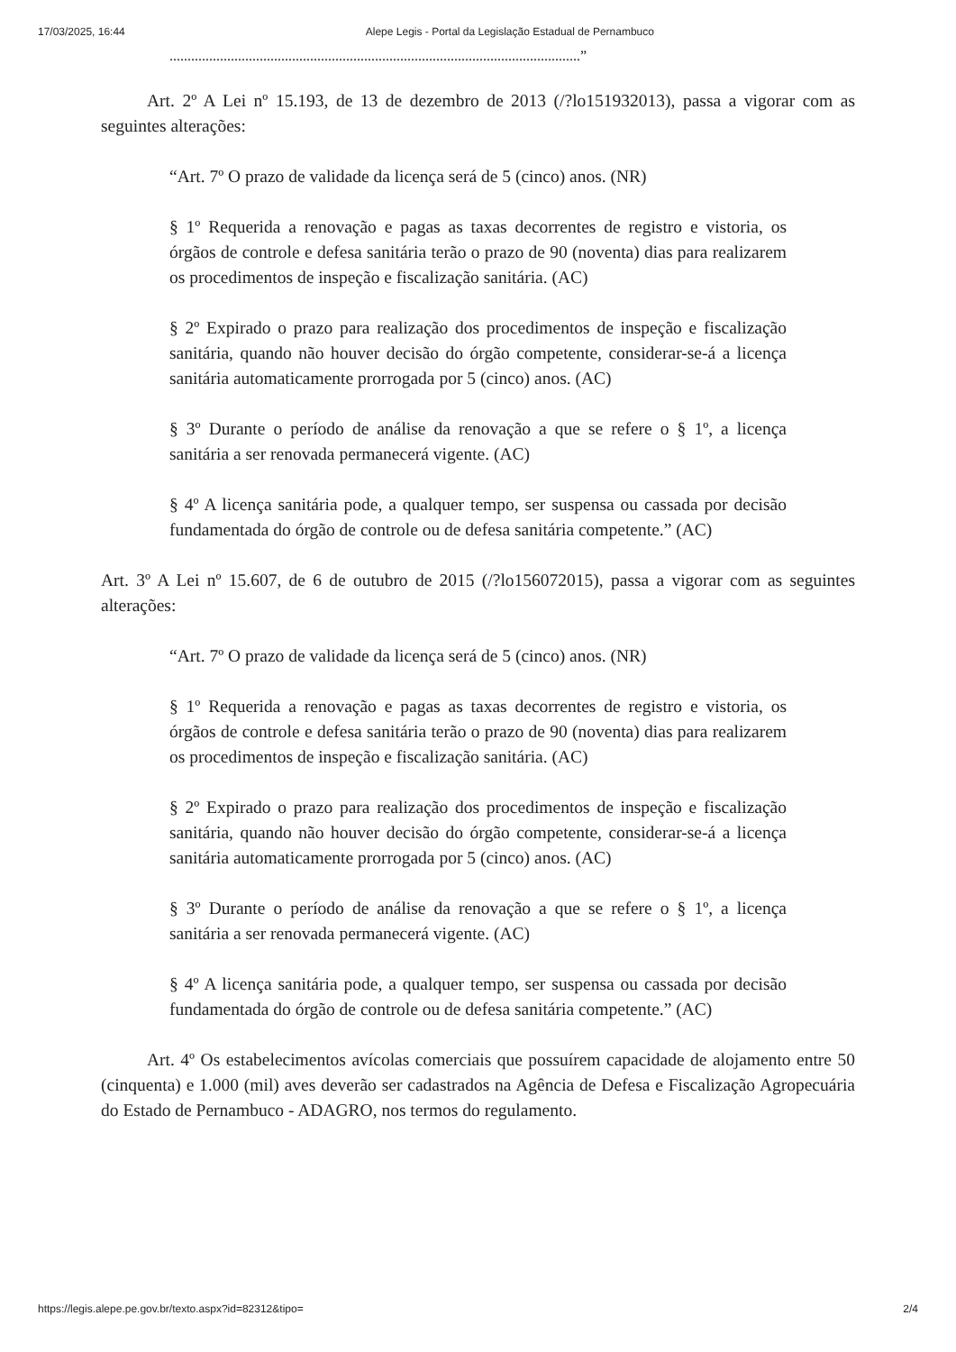17/03/2025, 16:44 Alepe Legis - Portal da Legislação Estadual de Pernambuco
..................................................................................................................”
Art. 2º A Lei nº 15.193, de 13 de dezembro de 2013 (/?lo151932013), passa a vigorar com as seguintes alterações:
“Art. 7º O prazo de validade da licença será de 5 (cinco) anos. (NR)
§ 1º Requerida a renovação e pagas as taxas decorrentes de registro e vistoria, os órgãos de controle e defesa sanitária terão o prazo de 90 (noventa) dias para realizarem os procedimentos de inspeção e fiscalização sanitária. (AC)
§ 2º Expirado o prazo para realização dos procedimentos de inspeção e fiscalização sanitária, quando não houver decisão do órgão competente, considerar-se-á a licença sanitária automaticamente prorrogada por 5 (cinco) anos. (AC)
§ 3º Durante o período de análise da renovação a que se refere o § 1º, a licença sanitária a ser renovada permanecerá vigente. (AC)
§ 4º A licença sanitária pode, a qualquer tempo, ser suspensa ou cassada por decisão fundamentada do órgão de controle ou de defesa sanitária competente.” (AC)
Art. 3º A Lei nº 15.607, de 6 de outubro de 2015 (/?lo156072015), passa a vigorar com as seguintes alterações:
“Art. 7º O prazo de validade da licença será de 5 (cinco) anos. (NR)
§ 1º Requerida a renovação e pagas as taxas decorrentes de registro e vistoria, os órgãos de controle e defesa sanitária terão o prazo de 90 (noventa) dias para realizarem os procedimentos de inspeção e fiscalização sanitária. (AC)
§ 2º Expirado o prazo para realização dos procedimentos de inspeção e fiscalização sanitária, quando não houver decisão do órgão competente, considerar-se-á a licença sanitária automaticamente prorrogada por 5 (cinco) anos. (AC)
§ 3º Durante o período de análise da renovação a que se refere o § 1º, a licença sanitária a ser renovada permanecerá vigente. (AC)
§ 4º A licença sanitária pode, a qualquer tempo, ser suspensa ou cassada por decisão fundamentada do órgão de controle ou de defesa sanitária competente.” (AC)
Art. 4º Os estabelecimentos avícolas comerciais que possuírem capacidade de alojamento entre 50 (cinquenta) e 1.000 (mil) aves deverão ser cadastrados na Agência de Defesa e Fiscalização Agropecuária do Estado de Pernambuco - ADAGRO, nos termos do regulamento.
https://legis.alepe.pe.gov.br/texto.aspx?id=82312&tipo= 2/4